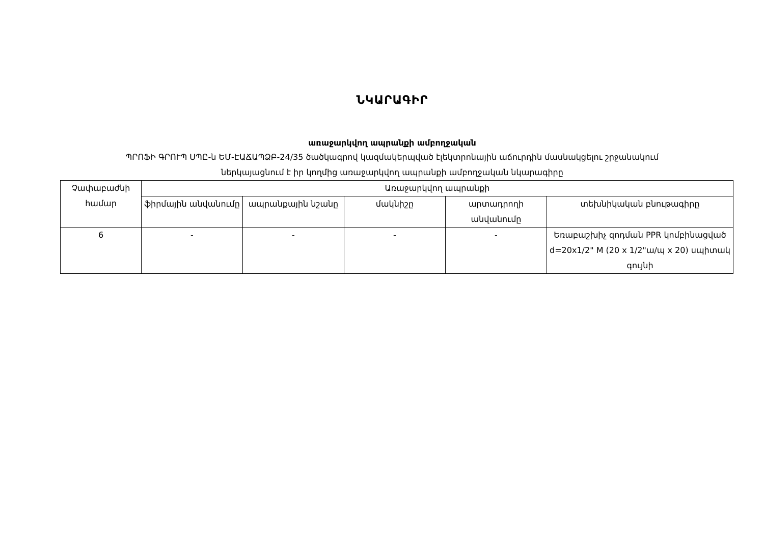ՆԿԱՐԱԳԻՐ
առաջարկվող ապրանքի ամբողջական
ՊՐՈՖԻ ԳՐՈՒՊ ՍՊԸ-ն ԵՄ-ԷԱՃԱՊՁԲ-24/35 ծածկագրով կազմակերպված էլեկտրոնային աճուրդին մասնակցելու շրջանակում
ներկայացնում է իր կողմից առաջարկվող ապրանքի ամբողջական նկարագիրը
| Չափաբաժնի համար | Առաջարկվող ապրանքի | | | | |
| | ֆիրմային անվանումը | ապրանքային նշանը | մակնիշը | արտադրողի անվանումը | տեխնիկական բնութագիրը |
| 6 | - | - | - | - | Եռաբաշխիչ զոդման PPR կոմբինացված d=20x1/2" M (20 x 1/2"ա/պ x 20) սպիտակ գույնի |